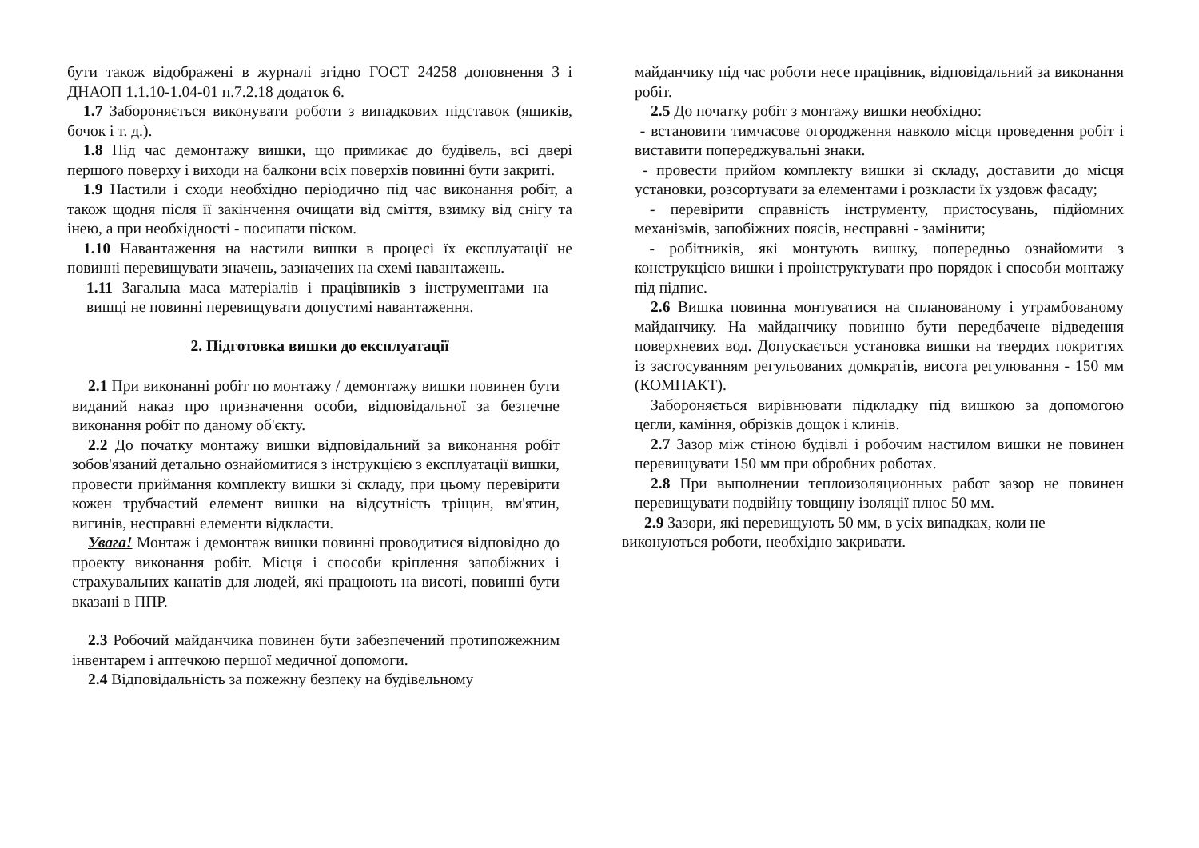бути також відображені в журналі згідно ГОСТ 24258 доповнення 3 і ДНАОП 1.1.10-1.04-01 п.7.2.18 додаток 6.
1.7 Забороняється виконувати роботи з випадкових підставок (ящиків, бочок і т. д.).
1.8 Під час демонтажу вишки, що примикає до будівель, всі двері першого поверху і виходи на балкони всіх поверхів повинні бути закриті.
1.9 Настили і сходи необхідно періодично під час виконання робіт, а також щодня після її закінчення очищати від сміття, взимку від снігу та інею, а при необхідності - посипати піском.
1.10 Навантаження на настили вишки в процесі їх експлуатації не повинні перевищувати значень, зазначених на схемі навантажень.
1.11 Загальна маса матеріалів і працівників з інструментами на вишці не повинні перевищувати допустимі навантаження.
2. Підготовка вишки до експлуатації
2.1 При виконанні робіт по монтажу / демонтажу вишки повинен бути виданий наказ про призначення особи, відповідальної за безпечне виконання робіт по даному об'єкту.
2.2 До початку монтажу вишки відповідальний за виконання робіт зобов'язаний детально ознайомитися з інструкцією з експлуатації вишки, провести приймання комплекту вишки зі складу, при цьому перевірити кожен трубчастий елемент вишки на відсутність тріщин, вм'ятин, вигинів, несправні елементи відкласти.
Увага! Монтаж і демонтаж вишки повинні проводитися відповідно до проекту виконання робіт. Місця і способи кріплення запобіжних і страхувальних канатів для людей, які працюють на висоті, повинні бути вказані в ППР.
2.3 Робочий майданчика повинен бути забезпечений протипожежним інвентарем і аптечкою першої медичної допомоги.
2.4 Відповідальність за пожежну безпеку на будівельному
майданчику під час роботи несе працівник, відповідальний за виконання робіт.
2.5 До початку робіт з монтажу вишки необхідно:
- встановити тимчасове огородження навколо місця проведення робіт і виставити попереджувальні знаки.
- провести прийом комплекту вишки зі складу, доставити до місця установки, розсортувати за елементами і розкласти їх уздовж фасаду;
- перевірити справність інструменту, пристосувань, підйомних механізмів, запобіжних поясів, несправні - замінити;
- робітників, які монтують вишку, попередньо ознайомити з конструкцією вишки і проінструктувати про порядок і способи монтажу під підпис.
2.6 Вишка повинна монтуватися на спланованому і утрамбованому майданчику. На майданчику повинно бути передбачене відведення поверхневих вод. Допускається установка вишки на твердих покриттях із застосуванням регульованих домкратів, висота регулювання - 150 мм (КОМПАКТ).
Забороняється вирівнювати підкладку під вишкою за допомогою цегли, каміння, обрізків дощок і клинів.
2.7 Зазор між стіною будівлі і робочим настилом вишки не повинен перевищувати 150 мм при обробних роботах.
2.8 При выполнении теплоизоляционных работ зазор не повинен перевищувати подвійну товщину ізоляції плюс 50 мм.
2.9 Зазори, які перевищують 50 мм, в усіх випадках, коли не
виконуються роботи, необхідно закривати.